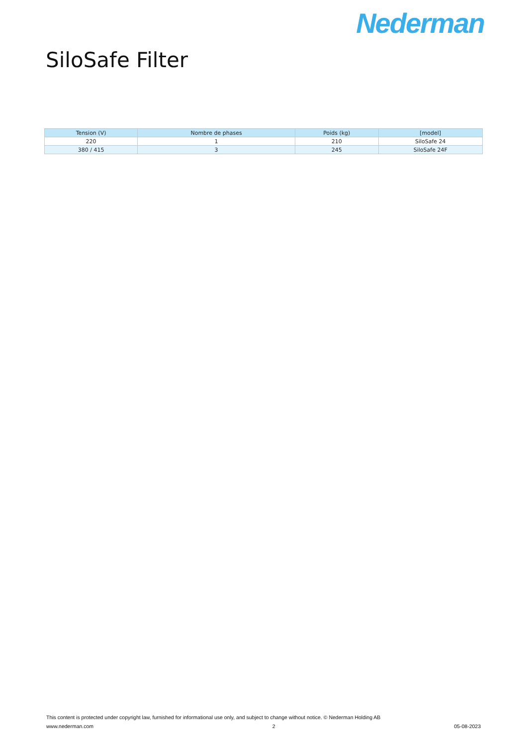Nederman
SiloSafe Filter
| Tension (V) | Nombre de phases | Poids (kg) | [model] |
| --- | --- | --- | --- |
| 220 | 1 | 210 | SiloSafe 24 |
| 380 / 415 | 3 | 245 | SiloSafe 24F |
This content is protected under copyright law, furnished for informational use only, and subject to change without notice. © Nederman Holding AB
www.nederman.com 2 05-08-2023